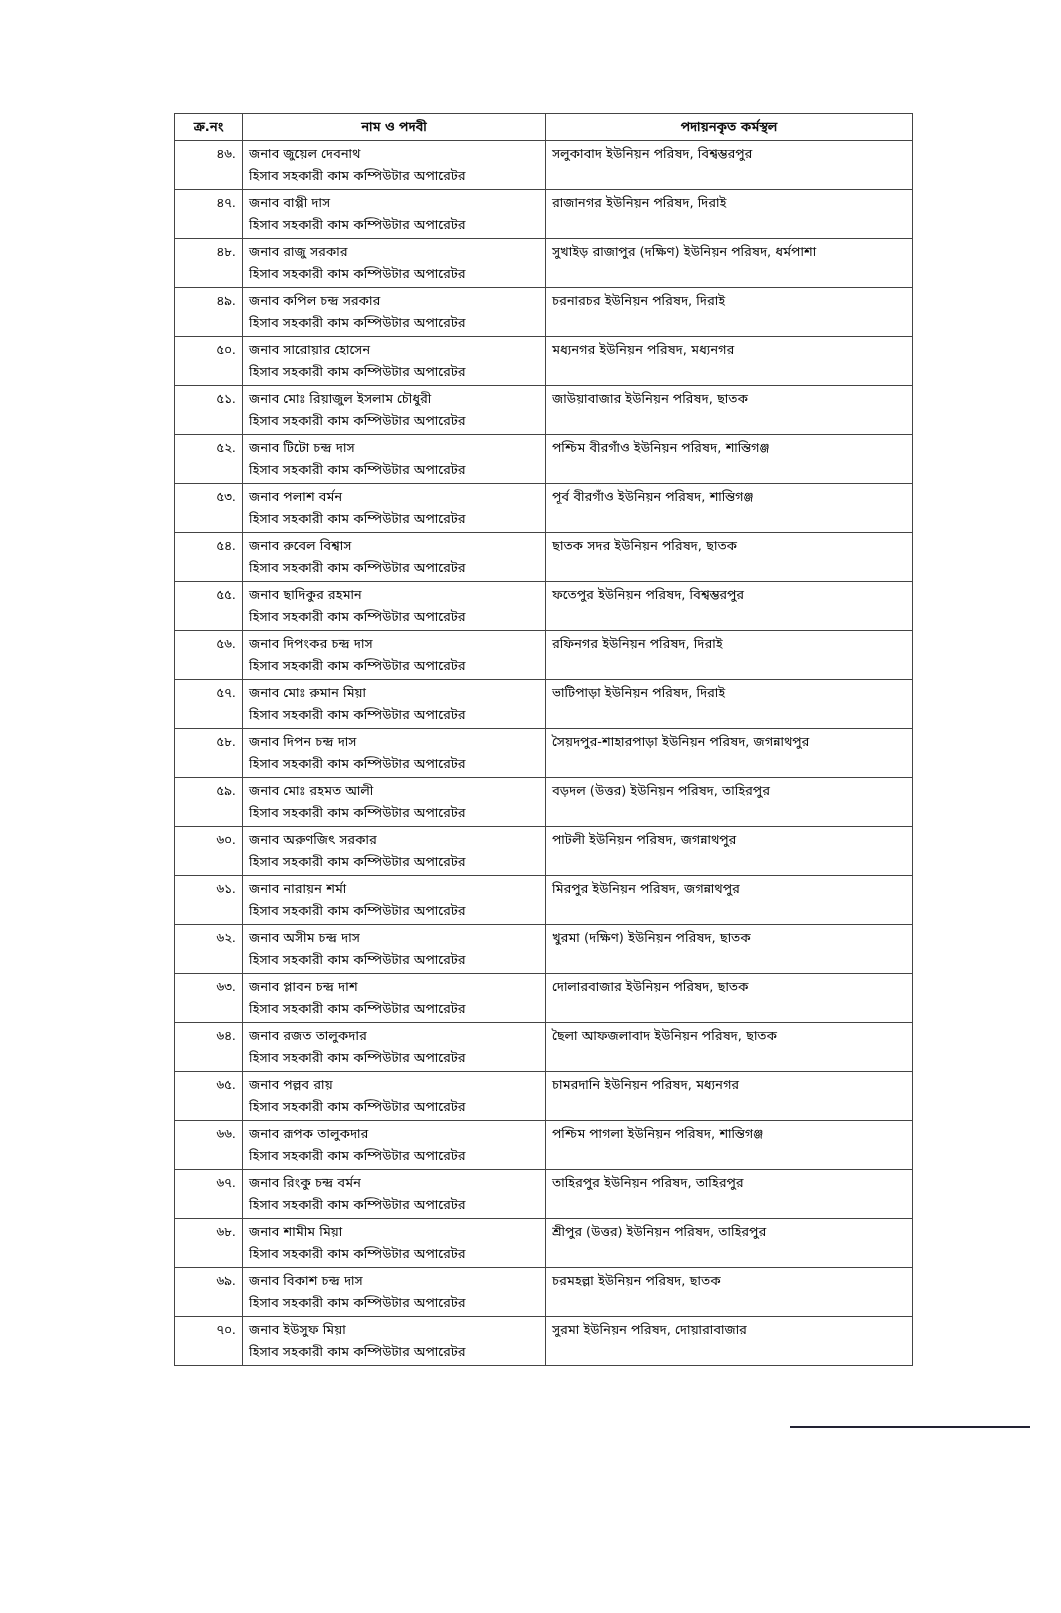| ক্র.নং | নাম ও পদবী | পদায়নকৃত কর্মস্থল |
| --- | --- | --- |
| ৪৬. | জনাব জুয়েল দেবনাথ হিসাব সহকারী কাম কম্পিউটার অপারেটর | সলুকাবাদ ইউনিয়ন পরিষদ, বিশ্বম্ভরপুর |
| ৪৭. | জনাব বাপ্পী দাস হিসাব সহকারী কাম কম্পিউটার অপারেটর | রাজানগর ইউনিয়ন পরিষদ, দিরাই |
| ৪৮. | জনাব রাজু সরকার হিসাব সহকারী কাম কম্পিউটার অপারেটর | সুখাইড় রাজাপুর (দক্ষিণ) ইউনিয়ন পরিষদ, ধর্মপাশা |
| ৪৯. | জনাব কপিল চন্দ্র সরকার হিসাব সহকারী কাম কম্পিউটার অপারেটর | চরনারচর ইউনিয়ন পরিষদ, দিরাই |
| ৫০. | জনাব সারোয়ার হোসেন হিসাব সহকারী কাম কম্পিউটার অপারেটর | মধ্যনগর ইউনিয়ন পরিষদ, মধ্যনগর |
| ৫১. | জনাব মোঃ রিয়াজুল ইসলাম চৌধুরী হিসাব সহকারী কাম কম্পিউটার অপারেটর | জাউয়াবাজার ইউনিয়ন পরিষদ, ছাতক |
| ৫২. | জনাব টিটো চন্দ্র দাস হিসাব সহকারী কাম কম্পিউটার অপারেটর | পশ্চিম বীরগাঁও ইউনিয়ন পরিষদ, শান্তিগঞ্জ |
| ৫৩. | জনাব পলাশ বর্মন হিসাব সহকারী কাম কম্পিউটার অপারেটর | পূর্ব বীরগাঁও ইউনিয়ন পরিষদ, শান্তিগঞ্জ |
| ৫৪. | জনাব রুবেল বিশ্বাস হিসাব সহকারী কাম কম্পিউটার অপারেটর | ছাতক সদর ইউনিয়ন পরিষদ, ছাতক |
| ৫৫. | জনাব ছাদিকুর রহমান হিসাব সহকারী কাম কম্পিউটার অপারেটর | ফতেপুর ইউনিয়ন পরিষদ, বিশ্বম্ভরপুর |
| ৫৬. | জনাব দিপংকর চন্দ্র দাস হিসাব সহকারী কাম কম্পিউটার অপারেটর | রফিনগর ইউনিয়ন পরিষদ, দিরাই |
| ৫৭. | জনাব মোঃ রুমান মিয়া হিসাব সহকারী কাম কম্পিউটার অপারেটর | ভাটিপাড়া ইউনিয়ন পরিষদ, দিরাই |
| ৫৮. | জনাব দিপন চন্দ্র দাস হিসাব সহকারী কাম কম্পিউটার অপারেটর | সৈয়দপুর-শাহারপাড়া ইউনিয়ন পরিষদ, জগন্নাথপুর |
| ৫৯. | জনাব মোঃ রহমত আলী হিসাব সহকারী কাম কম্পিউটার অপারেটর | বড়দল (উত্তর) ইউনিয়ন পরিষদ, তাহিরপুর |
| ৬০. | জনাব অরুণজিৎ সরকার হিসাব সহকারী কাম কম্পিউটার অপারেটর | পাটলী ইউনিয়ন পরিষদ, জগন্নাথপুর |
| ৬১. | জনাব নারায়ন শর্মা হিসাব সহকারী কাম কম্পিউটার অপারেটর | মিরপুর ইউনিয়ন পরিষদ, জগন্নাথপুর |
| ৬২. | জনাব অসীম চন্দ্র দাস হিসাব সহকারী কাম কম্পিউটার অপারেটর | খুরমা (দক্ষিণ) ইউনিয়ন পরিষদ, ছাতক |
| ৬৩. | জনাব প্লাবন চন্দ্র দাশ হিসাব সহকারী কাম কম্পিউটার অপারেটর | দোলারবাজার ইউনিয়ন পরিষদ, ছাতক |
| ৬৪. | জনাব রজত তালুকদার হিসাব সহকারী কাম কম্পিউটার অপারেটর | ছৈলা আফজলাবাদ ইউনিয়ন পরিষদ, ছাতক |
| ৬৫. | জনাব পল্লব রায় হিসাব সহকারী কাম কম্পিউটার অপারেটর | চামরদানি ইউনিয়ন পরিষদ, মধ্যনগর |
| ৬৬. | জনাব রূপক তালুকদার হিসাব সহকারী কাম কম্পিউটার অপারেটর | পশ্চিম পাগলা ইউনিয়ন পরিষদ, শান্তিগঞ্জ |
| ৬৭. | জনাব রিংকু চন্দ্র বর্মন হিসাব সহকারী কাম কম্পিউটার অপারেটর | তাহিরপুর ইউনিয়ন পরিষদ, তাহিরপুর |
| ৬৮. | জনাব শামীম মিয়া হিসাব সহকারী কাম কম্পিউটার অপারেটর | শ্রীপুর (উত্তর) ইউনিয়ন পরিষদ, তাহিরপুর |
| ৬৯. | জনাব বিকাশ চন্দ্র দাস হিসাব সহকারী কাম কম্পিউটার অপারেটর | চরমহল্লা ইউনিয়ন পরিষদ, ছাতক |
| ৭০. | জনাব ইউসুফ মিয়া হিসাব সহকারী কাম কম্পিউটার অপারেটর | সুরমা ইউনিয়ন পরিষদ, দোয়ারাবাজার |